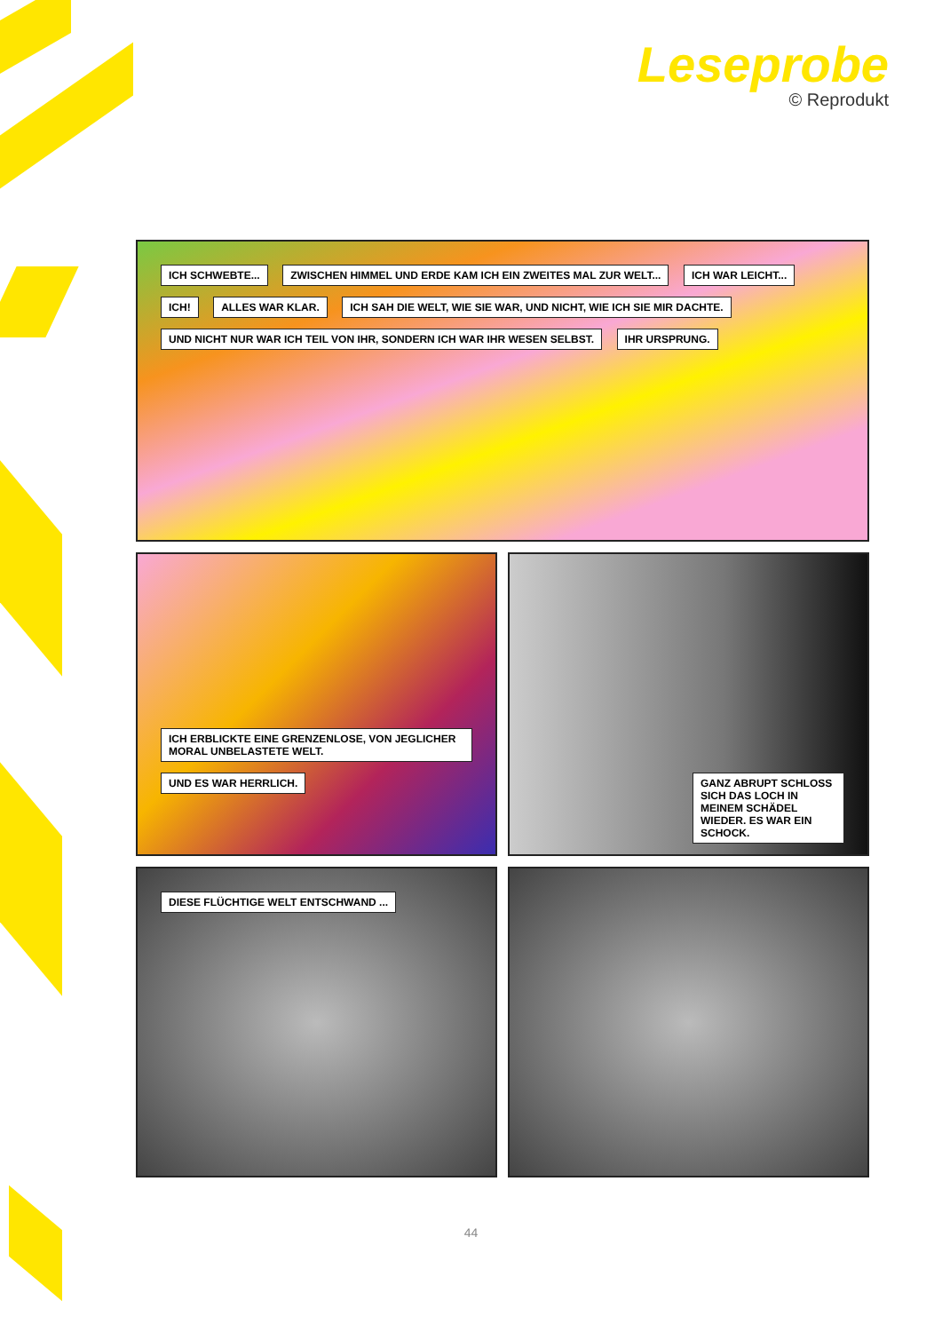Leseprobe
© Reprodukt
ICH SCHWEBTE... ZWISCHEN HIMMEL UND ERDE KAM ICH EIN ZWEITES MAL ZUR WELT... ICH WAR LEICHT... ICH! ALLES WAR KLAR. ICH SAH DIE WELT, WIE SIE WAR, UND NICHT, WIE ICH SIE MIR DACHTE. UND NICHT NUR WAR ICH TEIL VON IHR, SONDERN ICH WAR IHR WESEN SELBST. IHR URSPRUNG.
ICH ERBLICKTE EINE GRENZENLOSE, VON JEGLICHER MORAL UNBELASTETE WELT. UND ES WAR HERRLICH.
GANZ ABRUPT SCHLOSS SICH DAS LOCH IN MEINEM SCHÄDEL WIEDER. ES WAR EIN SCHOCK.
DIESE FLÜCHTIGE WELT ENTSCHWAND ...
44